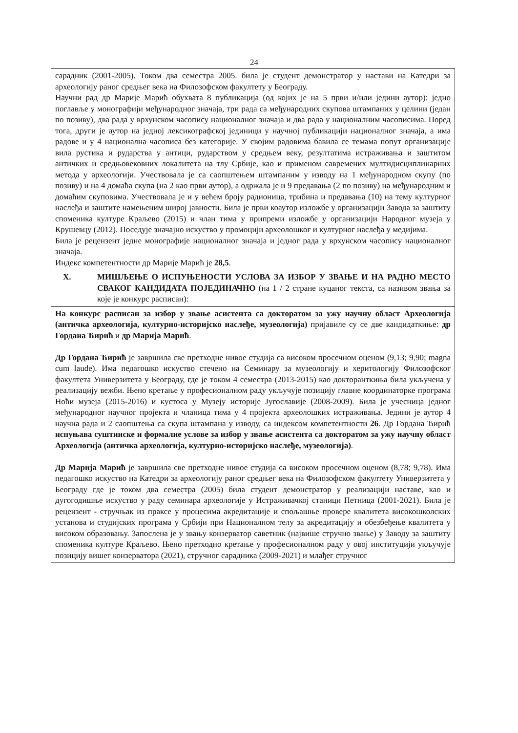24
| сарадник (2001-2005). Током два семестра 2005. била је студент демонстратор у настави на Катедри за археологију раног средњег века на Филозофском факултету у Београду. Научни рад др Марије Марић обухвата 8 публикација (од којих је на 5 први и/или једини аутор): једно поглавље у монографији међународног значаја, три рада са међународних скупова штампаних у целини (један по позиву), два рада у врхунском часопису националног значаја и два рада у националним часописима. Поред тога, други је аутор на једној лексикографској јединици у научној публикацији националног значаја, а има радове и у 4 национална часописа без категорије. У својим радовима бавила се темама попут организације вила рустика и рударства у антици, рударством у средњем веку, резултатима истраживања и заштитом античких и средњовековних локалитета на тлу Србије, као и применом савремених мултидисциплинарних метода у археологији. Учествовала је са саопштењем штампаним у изводу на 1 међународном скупу (по позиву) и на 4 домаћа скупа (на 2 као први аутор), а одржала је и 9 предавања (2 по позиву) на међународним и домаћим скуповима. Учествовала је и у већем броју радионица, трибина и предавања (10) на тему културног наслеђа и заштите намењеним широј јавности. Била је први коаутор изложбе у организацији Завода за заштиту споменика културе Краљево (2015) и члан тима у припреми изложбе у организацији Народног музеја у Крушевцу (2012). Поседује значајно искуство у промоцији археолошког и културног наслеђа у медијима. Била је рецензент једне монографије националног значаја и једног рада у врхунском часопису националног значаја. Индекс компетентности др Марије Марић је 28,5 . |
| X. МИШЉЕЊЕ О ИСПУЊЕНОСТИ УСЛОВА ЗА ИЗБОР У ЗВАЊЕ И НА РАДНО МЕСТО СВАКОГ КАНДИДАТА ПОЈЕДИНАЧНО (на 1 / 2 стране куцаног текста, са називом звања за које је конкурс расписан): |
| На конкурс расписан за избор у звање асистента са докторатом за ужу научну област Археологија (античка археологија, културно-историјско наслеђе, музеологија) пријавиле су се две кандидаткиње: др Гордана Ћирић и др Марија Марић . Др Гордана Ћирић је завршила све претходне нивое студија са високом просечном оценом (9,13; 9,90; magna cum laude). Има педагошко искуство стечено на Семинару за музеологију и херитологију Филозофског факултета Универзитета у Београду, где је током 4 семестра (2013-2015) као докторанткиња била укључена у реализацију вежби. Њено кретање у професионалном раду укључује позицију главне координаторке програма Ноћи музеја (2015-2016) и кустоса у Музеју историје Југославије (2008-2009). Била је учесница једног међународног научног пројекта и чланица тима у 4 пројекта археолошких истраживања. Једини је аутор 4 научна рада и 2 саопштења са скупа штампана у изводу, са индексом компетентности 26 . Др Гордана Ћирић испуњава суштинске и формалне услове за избор у звање асистента са докторатом за ужу научну област Археологија (античка археологија, културно-историјско наслеђе, музеологија) . Др Марија Марић је завршила све претходне нивое студија са високом просечном оценом (8,78; 9,78). Има педагошко искуство на Катедри за археологију раног средњег века на Филозофском факултету Универзитета у Београду где је током два семестра (2005) била студент демонстратор у реализацији наставе, као и дугогодишње искуство у раду семинара археологије у Истраживачкој станици Петница (2001-2021). Била је рецензент - стручњак из праксе у процесима акредитације и спољашње провере квалитета високошколских установа и студијских програма у Србији при Националном телу за акредитацију и обезбеђење квалитета у високом образовању. Запослена је у звању конзерватор саветник (највише стручно звање) у Заводу за заштиту споменика културе Краљево. Њено претходно кретање у професионалном раду у овој институцији укључује позицију вишег конзерватора (2021), стручног сарадника (2009-2021) и млађег стручног |